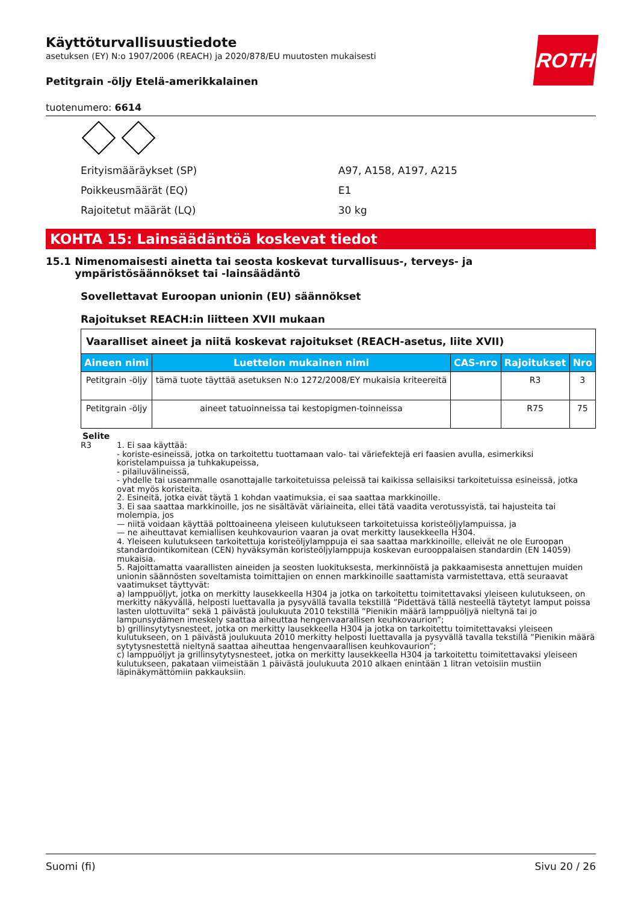ROTH
Käyttöturvallisuustiedote
asetuksen (EY) N:o 1907/2006 (REACH) ja 2020/878/EU muutosten mukaisesti
Petitgrain -öljy Etelä-amerikkalainen
tuotenumero: 6614
Erityismääräykset (SP) A97, A158, A197, A215
Poikkeusmäärät (EQ) E1
Rajoitetut määrät (LQ) 30 kg
KOHTA 15: Lainsäädäntöä koskevat tiedot
15.1 Nimenomaisesti ainetta tai seosta koskevat turvallisuus-, terveys- ja ympäristösäännökset tai -lainsäädäntö
Sovellettavat Euroopan unionin (EU) säännökset
Rajoitukset REACH:in liitteen XVII mukaan
| Vaaralliset aineet ja niitä koskevat rajoitukset (REACH-asetus, liite XVII) | | | | |
| --- | --- | --- | --- | --- |
| Aineen nimi | Luettelon mukainen nimi | CAS-nro | Rajoitukset | Nro |
| Petitgrain -öljy | tämä tuote täyttää asetuksen N:o 1272/2008/EY mukaisia kriteereitä | | R3 | 3 |
| Petitgrain -öljy | aineet tatuoinneissa tai kestopigmen-toinneissa | | R75 | 75 |
Selite
R3 1. Ei saa käyttää:
- koriste-esineissä, jotka on tarkoitettu tuottamaan valo- tai väriefektejä eri faasien avulla, esimerkiksi koristelampuissa ja tuhkakupeissa,
- pilailuvälineissä,
- yhdelle tai useammalle osanottajalle tarkoitetuissa peleissä tai kaikissa sellaisiksi tarkoitetuissa esineissä, jotka ovat myös koristeita.
2. Esineitä, jotka eivät täytä 1 kohdan vaatimuksia, ei saa saattaa markkinoille.
3. Ei saa saattaa markkinoille, jos ne sisältävät väriaineita, ellei tätä vaadita verotussyistä, tai hajusteita tai molempia, jos
— niitä voidaan käyttää polttoaineena yleiseen kulutukseen tarkoitetuissa koristeöljylampuissa, ja
— ne aiheuttavat kemiallisen keuhkovaurion vaaran ja ovat merkitty lausekkeella H304.
4. Yleiseen kulutukseen tarkoitettuja koristeöljylamppuja ei saa saattaa markkinoille, elleivät ne ole Euroopan standardointikomitean (CEN) hyväksymän koristeöljylamppuja koskevan eurooppalaisen standardin (EN 14059) mukaisia.
5. Rajoittamatta vaarallisten aineiden ja seosten luokituksesta, merkinnöistä ja pakkaamisesta annettujen muiden unionin säännösten soveltamista toimittajien on ennen markkinoille saattamista varmistettava, että seuraavat vaatimukset täyttyvät:
a) lamppuöljyt, jotka on merkitty lausekkeella H304 ja jotka on tarkoitettu toimitettavaksi yleiseen kulutukseen, on merkitty näkyvällä, helposti luettavalla ja pysyvällä tavalla tekstillä ”Pidettävä tällä nesteellä täytetyt lamput poissa lasten ulottuvilta” sekä 1 päivästä joulukuuta 2010 tekstillä ”Pienikin määrä lamppuöljyä nieltynä tai jo lampunsydämen imeskely saattaa aiheuttaa hengenvaarallisen keuhkovaurion”;
b) grillinsytytysnesteet, jotka on merkitty lausekkeella H304 ja jotka on tarkoitettu toimitettavaksi yleiseen kulutukseen, on 1 päivästä joulukuuta 2010 merkitty helposti luettavalla ja pysyvällä tavalla tekstillä ”Pienikin määrä sytytysnestettä nieltynä saattaa aiheuttaa hengenvaarallisen keuhkovaurion”;
c) lamppuöljyt ja grillinsytytysnesteet, jotka on merkitty lausekkeella H304 ja tarkoitettu toimitettavaksi yleiseen kulutukseen, pakataan viimeistään 1 päivästä joulukuuta 2010 alkaen enintään 1 litran vetoisiin mustiin läpinäkymättömiin pakkauksiin.
Suomi (fi) Sivu 20 / 26